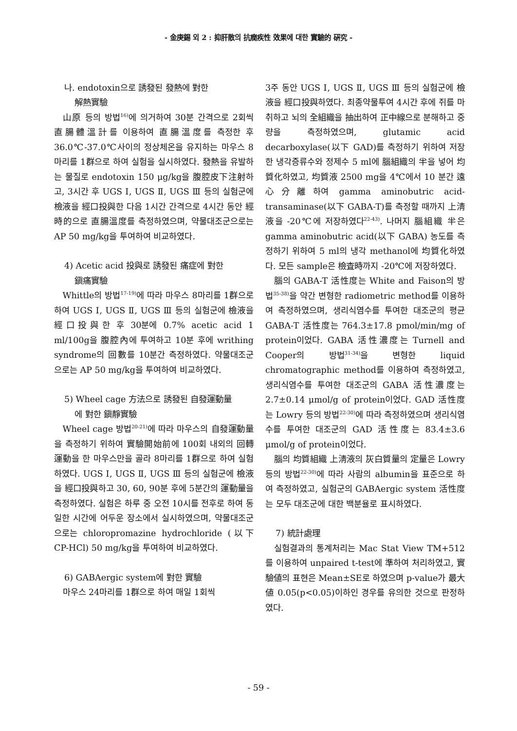- 金庚錫 외 2 : 抑肝散의 抗癇疾性 效果에 대한 實驗的 硏究 -
나. endotoxin으로 誘發된 發熱에 對한
解熱實驗
山原 등의 방법<sup>16)</sup>에 의거하여 30분 간격으로 2회씩 直腸體溫計를 이용하여 直腸溫度를 측정한 후 36.0℃-37.0℃사이의 정상체온을 유지하는 마우스 8마리를 1群으로 하여 실험을 실시하였다. 發熱을 유발하는 물질로 endotoxin 150 μg/kg을 腹腔皮下注射하고, 3시간 후 UGS Ⅰ, UGS Ⅱ, UGS Ⅲ 등의 실험군에 檢液을 經口投與한 다음 1시간 간격으로 4시간 동안 經時的으로 直腸溫度를 측정하였으며, 약물대조군으로는 AP 50 mg/kg을 투여하여 비교하였다.
4) Acetic acid 投與로 誘發된 痛症에 對한
鎭痛實驗
Whittle의 방법<sup>17-19)</sup>에 따라 마우스 8마리를 1群으로 하여 UGS Ⅰ, UGS Ⅱ, UGS Ⅲ 등의 실험군에 檢液을 經口投與한 후 30분에 0.7% acetic acid 1 ml/100g을 腹腔內에 투여하고 10분 후에 writhing syndrome의 回數를 10분간 측정하였다. 약물대조군으로는 AP 50 mg/kg을 투여하여 비교하였다.
5) Wheel cage 方法으로 誘發된 自發運動量
에 對한 鎭靜實驗
Wheel cage 방법<sup>20-21)</sup>에 따라 마우스의 自發運動量을 측정하기 위하여 實驗開始前에 100회 내외의 回轉運動을 한 마우스만을 골라 8마리를 1群으로 하여 실험하였다. UGS Ⅰ, UGS Ⅱ, UGS Ⅲ 등의 실험군에 檢液을 經口投與하고 30, 60, 90분 후에 5분간의 運動量을 측정하였다. 실험은 하루 중 오전 10시를 전후로 하여 동일한 시간에 어두운 장소에서 실시하였으며, 약물대조군으로는 chloropromazine hydrochloride (以下 CP-HCl) 50 mg/kg을 투여하여 비교하였다.
6) GABAergic system에 對한 實驗
마우스 24마리를 1群으로 하여 매일 1회씩
3주 동안 UGS Ⅰ, UGS Ⅱ, UGS Ⅲ 등의 실험군에 檢液을 經口投與하였다. 최종약물투여 4시간 후에 쥐를 마취하고 뇌의 全組織을 抽出하여 正中線으로 분해하고 중량을 측정하였으며, glutamic acid decarboxylase(以下 GAD)를 측정하기 위하여 저장한 냉각증류수와 정제수 5 ml에 腦組織의 半을 넣어 均質化하였고, 均質液 2500 mg을 4℃에서 10 분간 遠心分離하여 gamma aminobutric acid-transaminase(以下 GABA-T)를 측정할 때까지 上淸液을 -20℃에 저장하였다<sup>22-43)</sup>. 나머지 腦組織 半은 gamma aminobutric acid(以下 GABA) 농도를 측정하기 위하여 5 ml의 냉각 methanol에 均質化하였다. 모든 sample은 檢査時까지 -20℃에 저장하였다.
腦의 GABA-T 活性度는 White and Faison의 방법<sup>35-38)</sup>을 약간 변형한 radiometric method를 이용하여 측정하였으며, 생리식염수를 투여한 대조군의 평균 GABA-T 活性度는 764.3±17.8 pmol/min/mg of protein이었다. GABA 活性濃度는 Turnell and Cooper의 방법<sup>31-34)</sup>을 변형한 liquid chromatographic method를 이용하여 측정하였고, 생리식염수를 투여한 대조군의 GABA 活性濃度는 2.7±0.14 μmol/g of protein이었다. GAD 活性度는 Lowry 등의 방법<sup>22-30)</sup>에 따라 측정하였으며 생리식염수를 투여한 대조군의 GAD 活性度는 83.4±3.6 μmol/g of protein이었다.
腦의 均質組織 上淸液의 灰白質量의 定量은 Lowry 등의 방법<sup>22-30)</sup>에 따라 사람의 albumin을 표준으로 하여 측정하였고, 실험군의 GABAergic system 活性度는 모두 대조군에 대한 백분율로 표시하였다.
7) 統計處理
실험결과의 통계처리는 Mac Stat View TM+512를 이용하여 unpaired t-test에 準하여 처리하였고, 實驗値의 표현은 Mean±SE로 하였으며 p-value가 最大値 0.05(p<0.05)이하인 경우를 유의한 것으로 판정하였다.
- 59 -